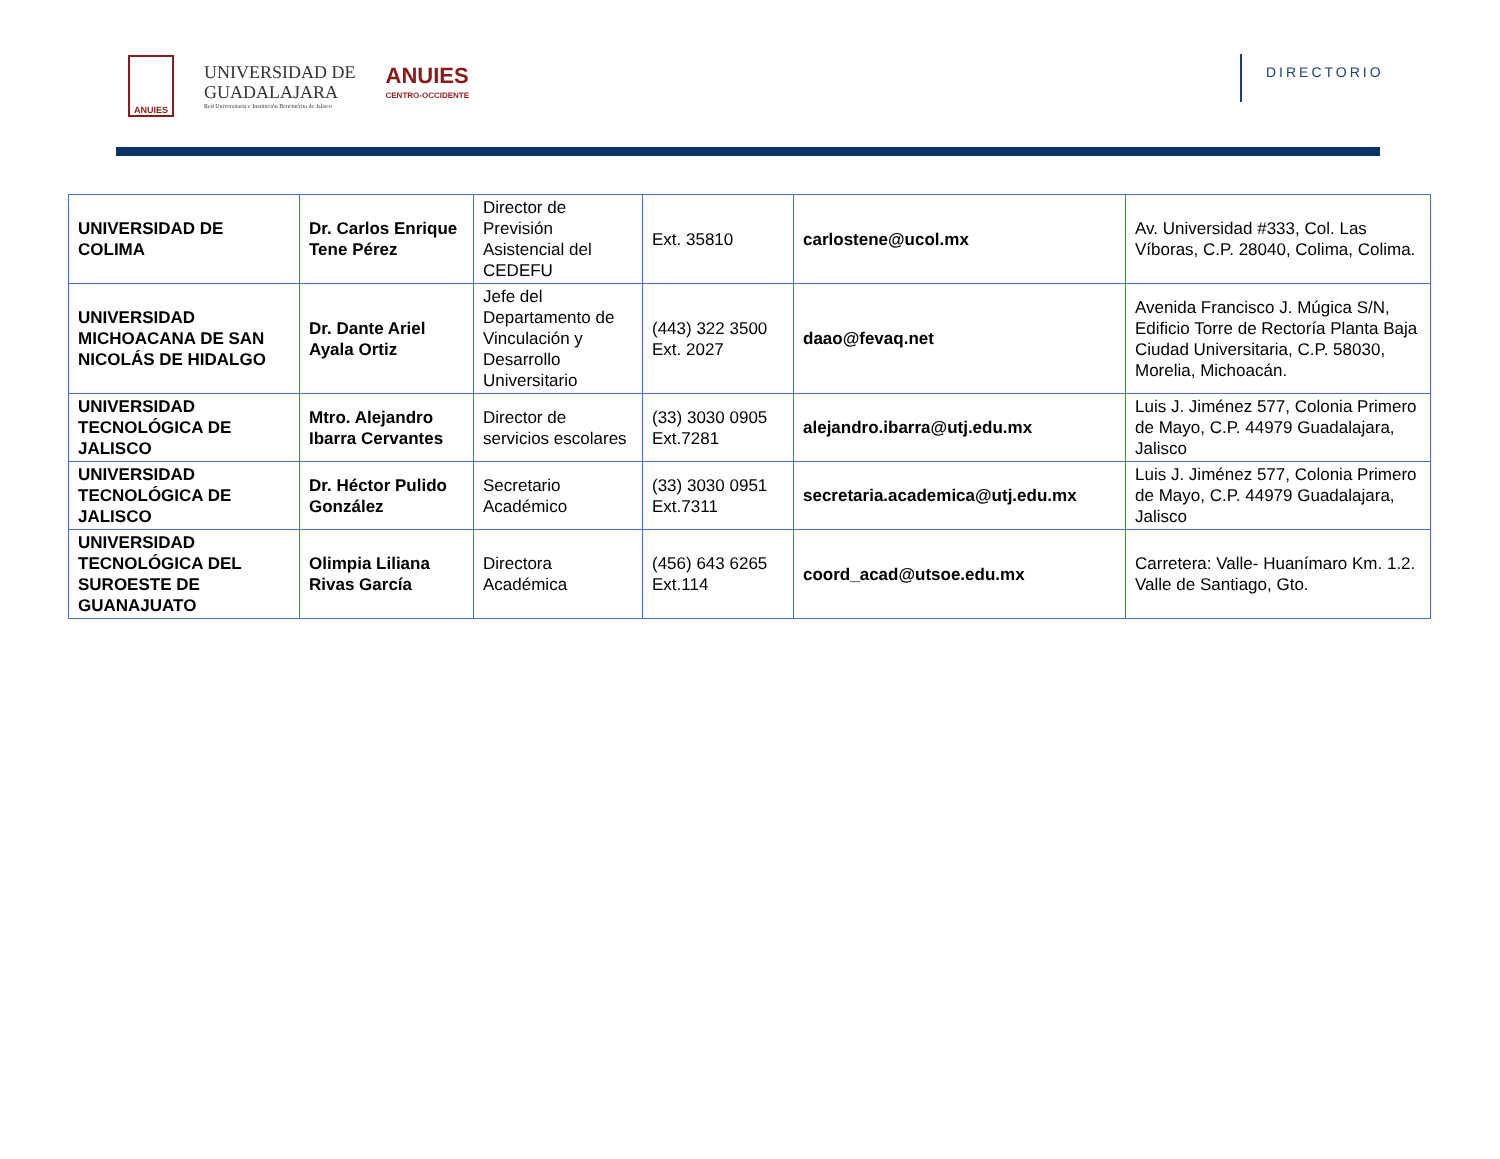ANUIES
UNIVERSIDAD DE
GUADALAJARA
Red Universitaria e Institución Benemérita de Jalisco
ANUIES
CENTRO-OCCIDENTE
DIRECTORIO
| UNIVERSIDAD DE COLIMA | Dr. Carlos Enrique Tene Pérez | Director de Previsión Asistencial del CEDEFU | Ext. 35810 | carlostene@ucol.mx | Av. Universidad #333, Col. Las Víboras, C.P. 28040, Colima, Colima. |
| UNIVERSIDAD MICHOACANA DE SAN NICOLÁS DE HIDALGO | Dr. Dante Ariel Ayala Ortiz | Jefe del Departamento de Vinculación y Desarrollo Universitario | (443) 322 3500 Ext. 2027 | daao@fevaq.net | Avenida Francisco J. Múgica S/N, Edificio Torre de Rectoría Planta Baja Ciudad Universitaria, C.P. 58030, Morelia, Michoacán. |
| UNIVERSIDAD TECNOLÓGICA DE JALISCO | Mtro. Alejandro Ibarra Cervantes | Director de servicios escolares | (33) 3030 0905 Ext.7281 | alejandro.ibarra@utj.edu.mx | Luis J. Jiménez 577, Colonia Primero de Mayo, C.P. 44979 Guadalajara, Jalisco |
| UNIVERSIDAD TECNOLÓGICA DE JALISCO | Dr. Héctor Pulido González | Secretario Académico | (33) 3030 0951 Ext.7311 | secretaria.academica@utj.edu.mx | Luis J. Jiménez 577, Colonia Primero de Mayo, C.P. 44979 Guadalajara, Jalisco |
| UNIVERSIDAD TECNOLÓGICA DEL SUROESTE DE GUANAJUATO | Olimpia Liliana Rivas García | Directora Académica | (456) 643 6265 Ext.114 | coord_acad@utsoe.edu.mx | Carretera: Valle- Huanímaro Km. 1.2. Valle de Santiago, Gto. |